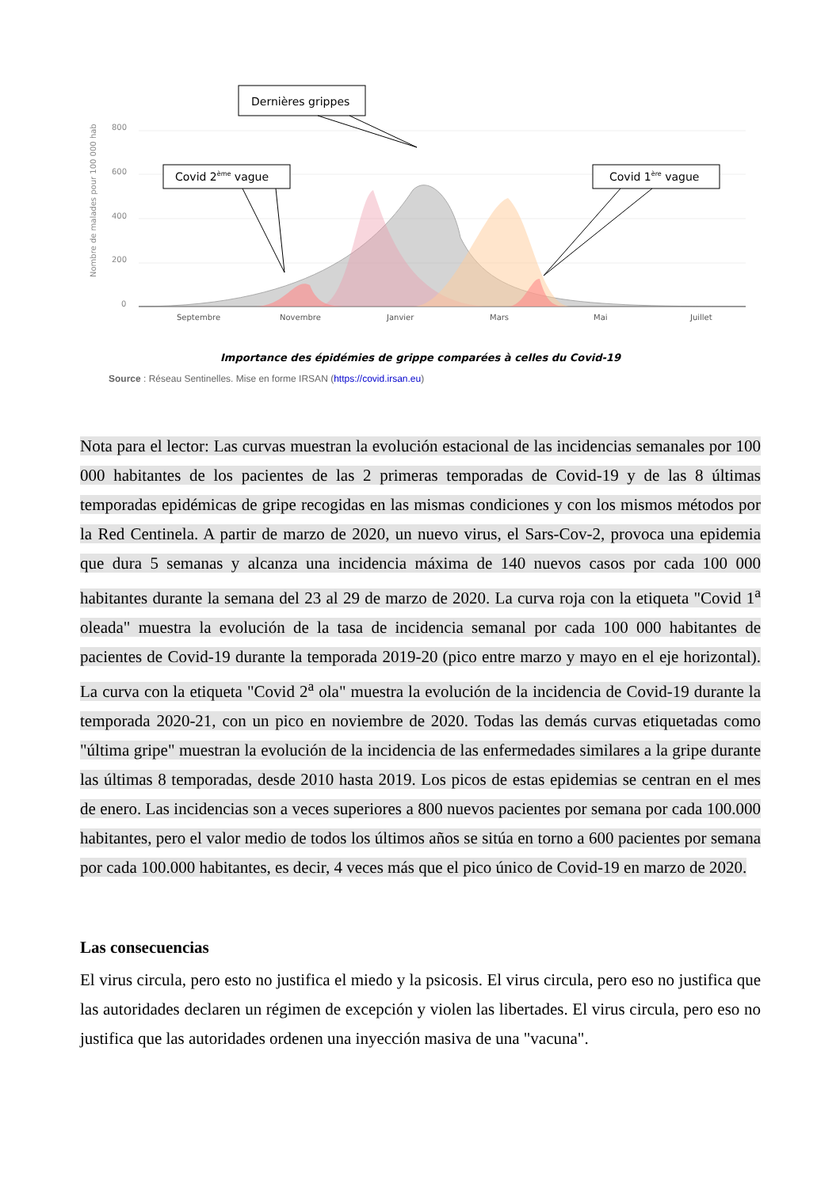Nombre de malades pour 100 000 hab
800
600
400
200
0
Septembre
Novembre
Janvier
Mars
Mai
Juillet
Dernières grippes
Covid 2ème vague
Covid 1ère vague
Importance des épidémies de grippe comparées à celles du Covid-19
Source : Réseau Sentinelles. Mise en forme IRSAN (https://covid.irsan.eu)
Nota para el lector: Las curvas muestran la evolución estacional de las incidencias semanales por 100 000 habitantes de los pacientes de las 2 primeras temporadas de Covid-19 y de las 8 últimas temporadas epidémicas de gripe recogidas en las mismas condiciones y con los mismos métodos por la Red Centinela. A partir de marzo de 2020, un nuevo virus, el Sars-Cov-2, provoca una epidemia que dura 5 semanas y alcanza una incidencia máxima de 140 nuevos casos por cada 100 000 habitantes durante la semana del 23 al 29 de marzo de 2020. La curva roja con la etiqueta "Covid 1<sup>a</sup> oleada" muestra la evolución de la tasa de incidencia semanal por cada 100 000 habitantes de pacientes de Covid-19 durante la temporada 2019-20 (pico entre marzo y mayo en el eje horizontal). La curva con la etiqueta "Covid 2<sup>a</sup> ola" muestra la evolución de la incidencia de Covid-19 durante la temporada 2020-21, con un pico en noviembre de 2020. Todas las demás curvas etiquetadas como "última gripe" muestran la evolución de la incidencia de las enfermedades similares a la gripe durante las últimas 8 temporadas, desde 2010 hasta 2019. Los picos de estas epidemias se centran en el mes de enero. Las incidencias son a veces superiores a 800 nuevos pacientes por semana por cada 100.000 habitantes, pero el valor medio de todos los últimos años se sitúa en torno a 600 pacientes por semana por cada 100.000 habitantes, es decir, 4 veces más que el pico único de Covid-19 en marzo de 2020.
Las consecuencias
El virus circula, pero esto no justifica el miedo y la psicosis. El virus circula, pero eso no justifica que las autoridades declaren un régimen de excepción y violen las libertades. El virus circula, pero eso no justifica que las autoridades ordenen una inyección masiva de una "vacuna".